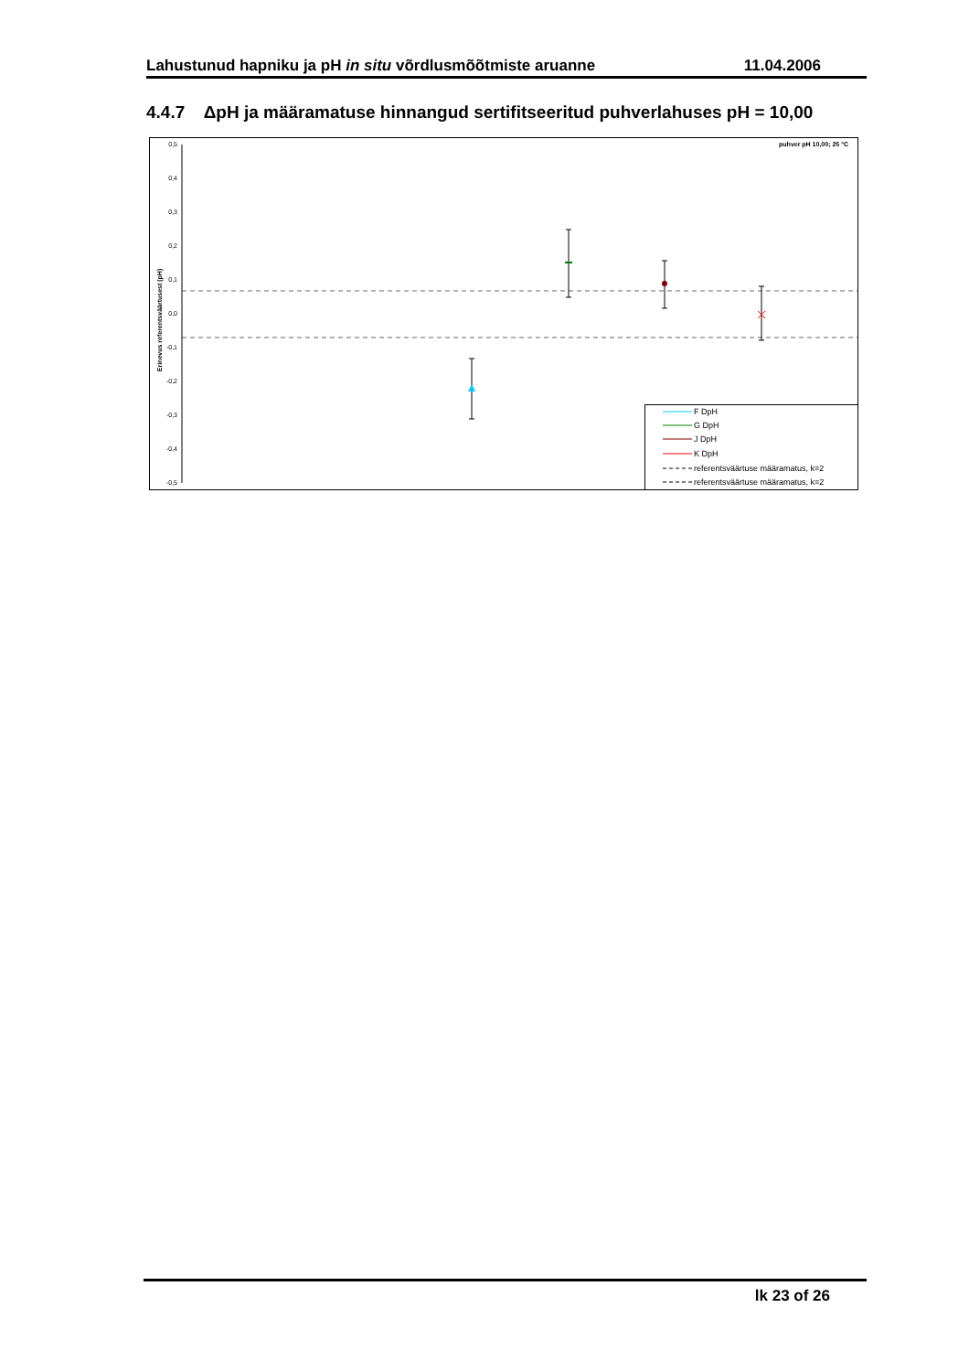Lahustunud hapniku ja pH in situ võrdlusmõõtmiste aruanne 11.04.2006
4.4.7 ΔpH ja määramatuse hinnangud sertifitseeritud puhverlahuses pH = 10,00
puhver pH 10,00; 25 °C
0,5
0,4
0,3
0,2
0,1
0,0
-0,1
-0,2
-0,3
-0,4
-0,5
Erinevus referentsväärtusest (pH)
F DpH
G DpH
J DpH
K DpH
referentsväärtuse määramatus, k=2
referentsväärtuse määramatus, k=2
lk 23 of 26